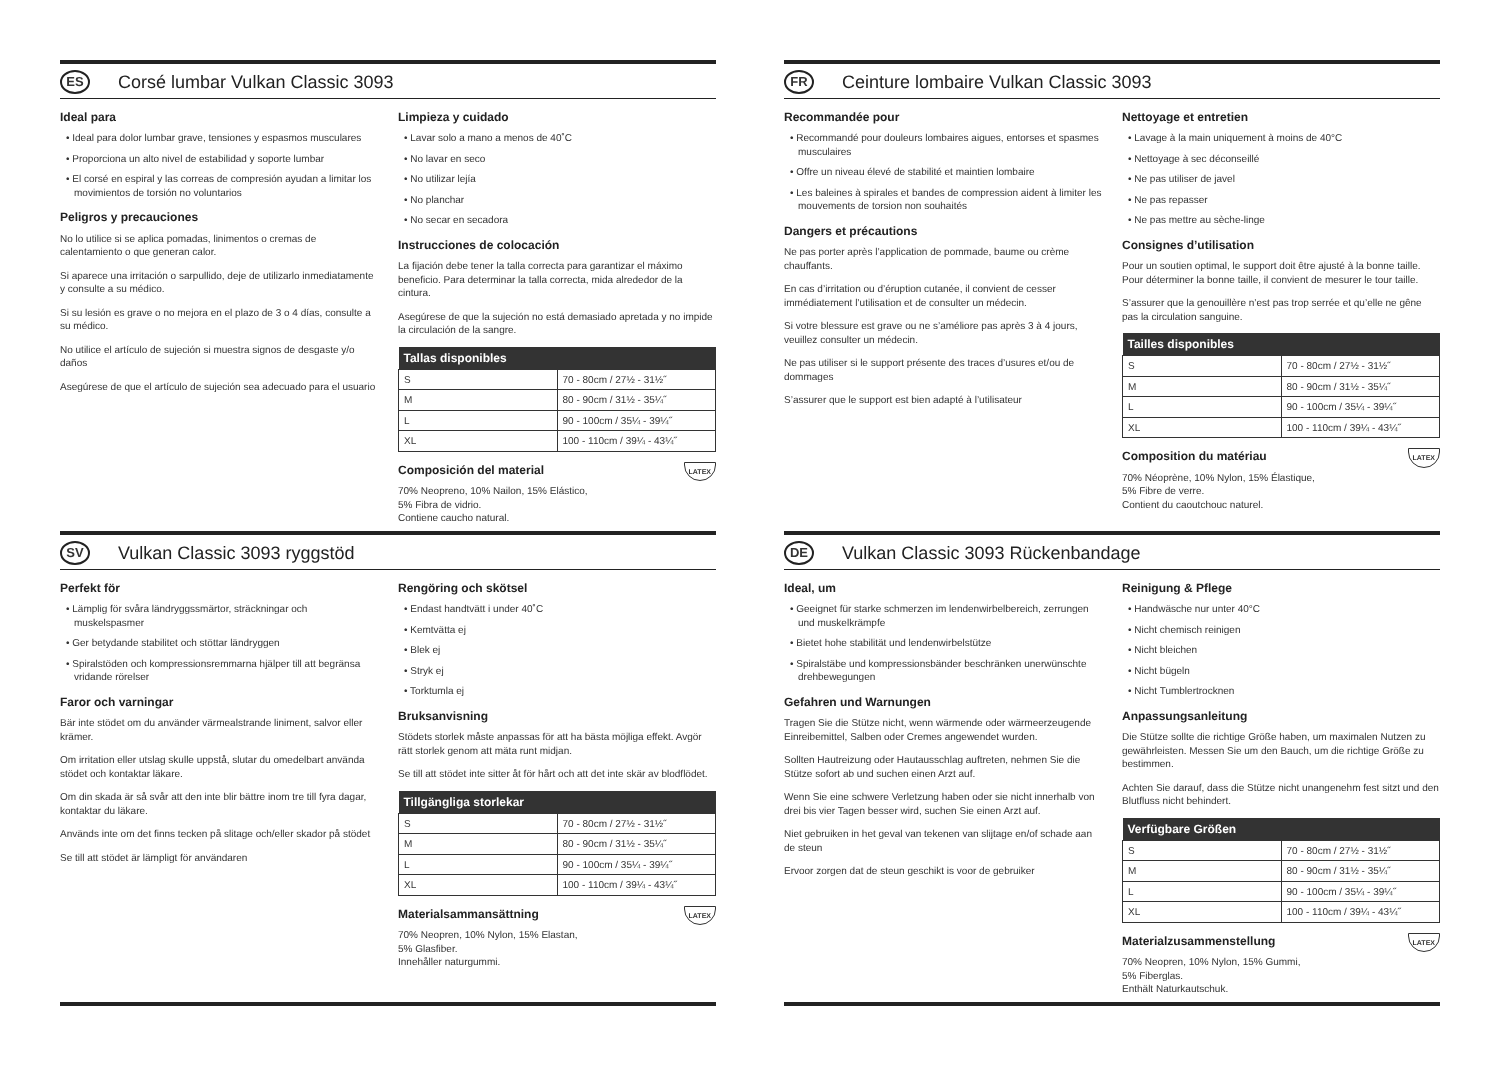ES
Corsé lumbar Vulkan Classic 3093
Ideal para
• Ideal para dolor lumbar grave, tensiones y espasmos musculares
• Proporciona un alto nivel de estabilidad y soporte lumbar
• El corsé en espiral y las correas de compresión ayudan a limitar los movimientos de torsión no voluntarios
Peligros y precauciones
No lo utilice si se aplica pomadas, linimentos o cremas de calentamiento o que generan calor.
Si aparece una irritación o sarpullido, deje de utilizarlo inmediatamente y consulte a su médico.
Si su lesión es grave o no mejora en el plazo de 3 o 4 días, consulte a su médico.
No utilice el artículo de sujeción si muestra signos de desgaste y/o daños
Asegúrese de que el artículo de sujeción sea adecuado para el usuario
Limpieza y cuidado
• Lavar solo a mano a menos de 40˚C
• No lavar en seco
• No utilizar lejía
• No planchar
• No secar en secadora
Instrucciones de colocación
La fijación debe tener la talla correcta para garantizar el máximo beneficio. Para determinar la talla correcta, mida alrededor de la cintura.
Asegúrese de que la sujeción no está demasiado apretada y no impide la circulación de la sangre.
| Tallas disponibles | |
| --- | --- |
| S | 70 - 80cm / 27½ - 31½˝ |
| M | 80 - 90cm / 31½ - 35¼˝ |
| L | 90 - 100cm / 35¼ - 39¼˝ |
| XL | 100 - 110cm / 39¼ - 43¼˝ |
LATEX
Composición del material
70% Neopreno, 10% Nailon, 15% Elástico,
5% Fibra de vidrio.
Contiene caucho natural.
FR
Ceinture lombaire Vulkan Classic 3093
Recommandée pour
• Recommandé pour douleurs lombaires aigues, entorses et spasmes musculaires
• Offre un niveau élevé de stabilité et maintien lombaire
• Les baleines à spirales et bandes de compression aident à limiter les mouvements de torsion non souhaités
Dangers et précautions
Ne pas porter après l’application de pommade, baume ou crème chauffants.
En cas d’irritation ou d’éruption cutanée, il convient de cesser immédiatement l’utilisation et de consulter un médecin.
Si votre blessure est grave ou ne s’améliore pas après 3 à 4 jours, veuillez consulter un médecin.
Ne pas utiliser si le support présente des traces d’usures et/ou de dommages
S’assurer que le support est bien adapté à l’utilisateur
Nettoyage et entretien
• Lavage à la main uniquement à moins de 40°C
• Nettoyage à sec déconseillé
• Ne pas utiliser de javel
• Ne pas repasser
• Ne pas mettre au sèche-linge
Consignes d’utilisation
Pour un soutien optimal, le support doit être ajusté à la bonne taille. Pour déterminer la bonne taille, il convient de mesurer le tour taille.
S’assurer que la genouillère n’est pas trop serrée et qu’elle ne gêne pas la circulation sanguine.
| Tailles disponibles | |
| --- | --- |
| S | 70 - 80cm / 27½ - 31½˝ |
| M | 80 - 90cm / 31½ - 35¼˝ |
| L | 90 - 100cm / 35¼ - 39¼˝ |
| XL | 100 - 110cm / 39¼ - 43¼˝ |
LATEX
Composition du matériau
70% Néoprène, 10% Nylon, 15% Élastique,
5% Fibre de verre.
Contient du caoutchouc naturel.
SV
Vulkan Classic 3093 ryggstöd
Perfekt för
• Lämplig för svåra ländryggssmärtor, sträckningar och muskelspasmer
• Ger betydande stabilitet och stöttar ländryggen
• Spiralstöden och kompressionsremmarna hjälper till att begränsa vridande rörelser
Faror och varningar
Bär inte stödet om du använder värmealstrande liniment, salvor eller krämer.
Om irritation eller utslag skulle uppstå, slutar du omedelbart använda stödet och kontaktar läkare.
Om din skada är så svår att den inte blir bättre inom tre till fyra dagar, kontaktar du läkare.
Används inte om det finns tecken på slitage och/eller skador på stödet
Se till att stödet är lämpligt för användaren
Rengöring och skötsel
• Endast handtvätt i under 40˚C
• Kemtvätta ej
• Blek ej
• Stryk ej
• Torktumla ej
Bruksanvisning
Stödets storlek måste anpassas för att ha bästa möjliga effekt. Avgör rätt storlek genom att mäta runt midjan.
Se till att stödet inte sitter åt för hårt och att det inte skär av blodflödet.
| Tillgängliga storlekar | |
| --- | --- |
| S | 70 - 80cm / 27½ - 31½˝ |
| M | 80 - 90cm / 31½ - 35¼˝ |
| L | 90 - 100cm / 35¼ - 39¼˝ |
| XL | 100 - 110cm / 39¼ - 43¼˝ |
LATEX
Materialsammansättning
70% Neopren, 10% Nylon, 15% Elastan,
5% Glasfiber.
Innehåller naturgummi.
DE
Vulkan Classic 3093 Rückenbandage
Ideal, um
• Geeignet für starke schmerzen im lendenwirbelbereich, zerrungen und muskelkrämpfe
• Bietet hohe stabilität und lendenwirbelstütze
• Spiralstäbe und kompressionsbänder beschränken unerwünschte drehbewegungen
Gefahren und Warnungen
Tragen Sie die Stütze nicht, wenn wärmende oder wärmeerzeugende Einreibemittel, Salben oder Cremes angewendet wurden.
Sollten Hautreizung oder Hautausschlag auftreten, nehmen Sie die Stütze sofort ab und suchen einen Arzt auf.
Wenn Sie eine schwere Verletzung haben oder sie nicht innerhalb von drei bis vier Tagen besser wird, suchen Sie einen Arzt auf.
Niet gebruiken in het geval van tekenen van slijtage en/of schade aan de steun
Ervoor zorgen dat de steun geschikt is voor de gebruiker
Reinigung & Pflege
• Handwäsche nur unter 40°C
• Nicht chemisch reinigen
• Nicht bleichen
• Nicht bügeln
• Nicht Tumblertrocknen
Anpassungsanleitung
Die Stütze sollte die richtige Größe haben, um maximalen Nutzen zu gewährleisten. Messen Sie um den Bauch, um die richtige Größe zu bestimmen.
Achten Sie darauf, dass die Stütze nicht unangenehm fest sitzt und den Blutfluss nicht behindert.
| Verfügbare Größen | |
| --- | --- |
| S | 70 - 80cm / 27½ - 31½˝ |
| M | 80 - 90cm / 31½ - 35¼˝ |
| L | 90 - 100cm / 35¼ - 39¼˝ |
| XL | 100 - 110cm / 39¼ - 43¼˝ |
LATEX
Materialzusammenstellung
70% Neopren, 10% Nylon, 15% Gummi,
5% Fiberglas.
Enthält Naturkautschuk.